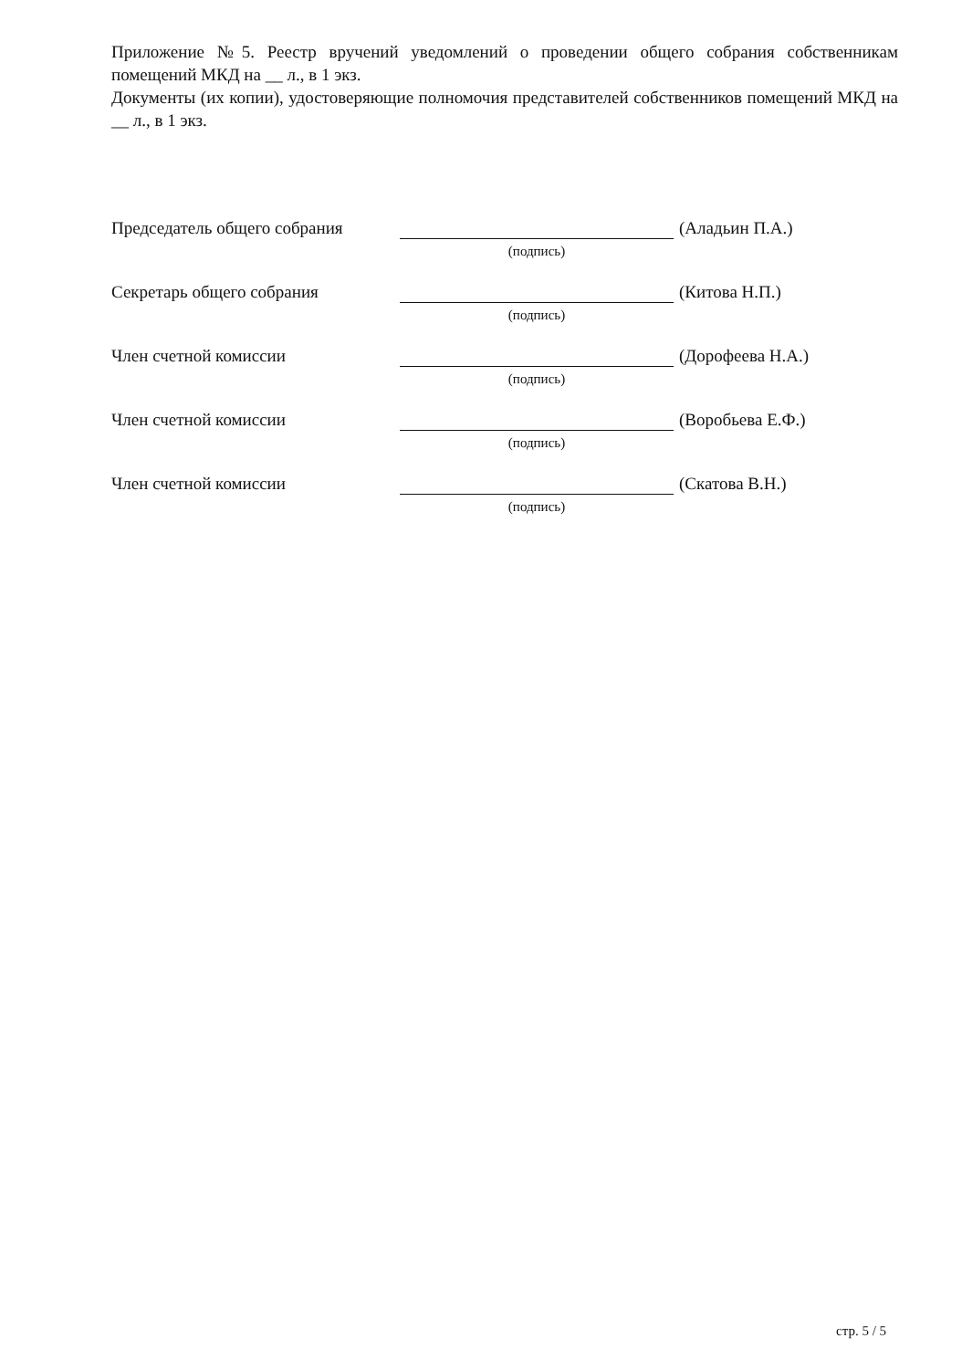Приложение №5. Реестр вручений уведомлений о проведении общего собрания собственникам помещений МКД на __ л., в 1 экз.
Документы (их копии), удостоверяющие полномочия представителей собственников помещений МКД на __ л., в 1 экз.
Председатель общего собрания
(подпись)
(Аладьин П.А.)
Секретарь общего собрания
(подпись)
(Китова Н.П.)
Член счетной комиссии
(подпись)
(Дорофеева Н.А.)
Член счетной комиссии
(подпись)
(Воробьева Е.Ф.)
Член счетной комиссии
(подпись)
(Скатова В.Н.)
стр. 5 / 5